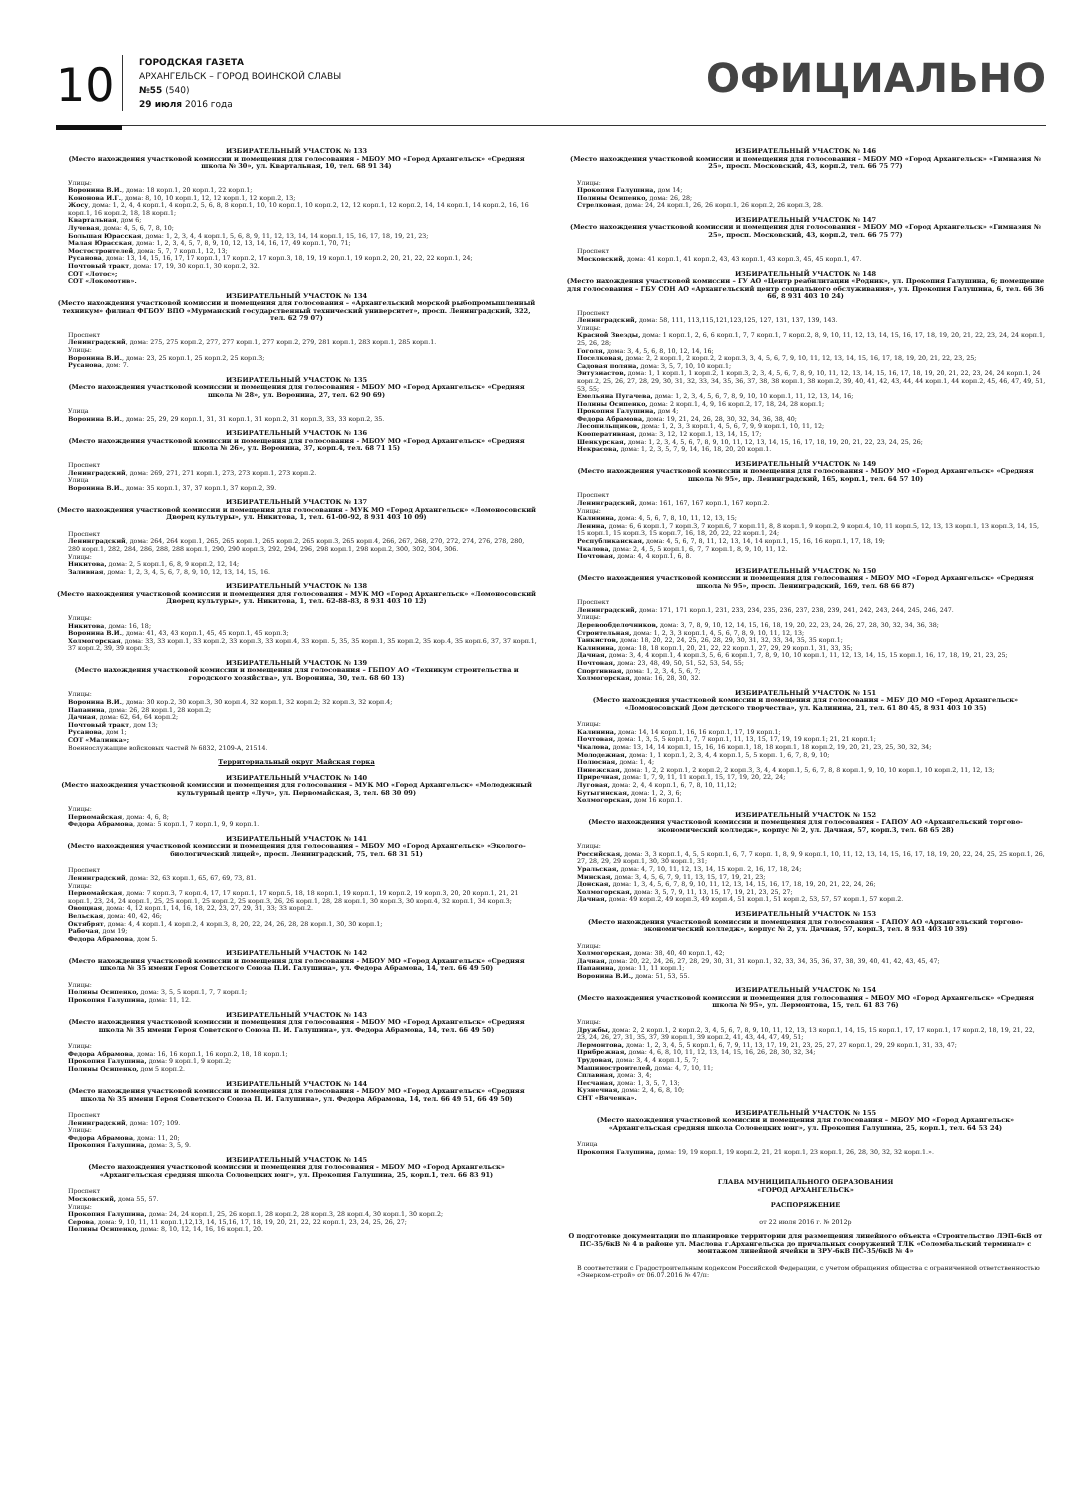10
ГОРОДСКАЯ ГАЗЕТА
АРХАНГЕЛЬСК – ГОРОД ВОИНСКОЙ СЛАВЫ
№55 (540)
29 июля 2016 года
ОФИЦИАЛЬНО
ИЗБИРАТЕЛЬНЫЙ УЧАСТОК № 133
(Место нахождения участковой комиссии и помещения для голосования - МБОУ МО «Город Архангельск» «Средняя школа № 30», ул. Квартальная, 10, тел. 68 91 34)
Улицы:
Воронина В.И., дома: 18 корп.1, 20 корп.1, 22 корп.1;
Кононова И.Г., дома: 8, 10, 10 корп.1, 12, 12 корп.1, 12 корп.2, 13;
Жосу, дома: 1, 2, 4, 4 корп.1, 4 корп.2, 5, 6, 8, 8 корп.1, 10, 10 корп.1, 10 корп.2, 12, 12 корп.1, 12 корп.2, 14, 14 корп.1, 14 корп.2, 16, 16 корп.1, 16 корп.2, 18, 18 корп.1;
Квартальная, дом 6;
Лучевая, дома: 4, 5, 6, 7, 8, 10;
Большая Юрасская, дома: 1, 2, 3, 4, 4 корп.1, 5, 6, 8, 9, 11, 12, 13, 14, 14 корп.1, 15, 16, 17, 18, 19, 21, 23;
Малая Юрасская, дома: 1, 2, 3, 4, 5, 7, 8, 9, 10, 12, 13, 14, 16, 17, 49 корп.1, 70, 71;
Мостостроителей, дома: 5, 7, 7 корп.1, 12, 13;
Русанова, дома: 13, 14, 15, 16, 17, 17 корп.1, 17 корп.2, 17 корп.3, 18, 19, 19 корп.1, 19 корп.2, 20, 21, 22, 22 корп.1, 24;
Почтовый тракт, дома: 17, 19, 30 корп.1, 30 корп.2, 32.
СОТ «Лотос»;
СОТ «Локомотив».
ИЗБИРАТЕЛЬНЫЙ УЧАСТОК № 134
(Место нахождения участковой комиссии и помещения для голосования – «Архангельский морской рыбопромышленный техникум» филиал ФГБОУ ВПО «Мурманский государственный технический университет», просп. Ленинградский, 322, тел. 62 79 07)
Проспект
Ленинградский, дома: 275, 275 корп.2, 277, 277 корп.1, 277 корп.2, 279, 281 корп.1, 283 корп.1, 285 корп.1.
Улицы:
Воронина В.И., дома: 23, 25 корп.1, 25 корп.2, 25 корп.3;
Русанова, дом: 7.
ИЗБИРАТЕЛЬНЫЙ УЧАСТОК № 135
(Место нахождения участковой комиссии и помещения для голосования - МБОУ МО «Город Архангельск» «Средняя школа № 28», ул. Воронина, 27, тел. 62 90 69)
Улица
Воронина В.И., дома: 25, 29, 29 корп.1, 31, 31 корп.1, 31 корп.2, 31 корп.3, 33, 33 корп.2, 35.
ИЗБИРАТЕЛЬНЫЙ УЧАСТОК № 136
(Место нахождения участковой комиссии и помещения для голосования - МБОУ МО «Город Архангельск» «Средняя школа № 26», ул. Воронина, 37, корп.4, тел. 68 71 15)
Проспект
Ленинградский, дома: 269, 271, 271 корп.1, 273, 273 корп.1, 273 корп.2.
Улица
Воронина В.И., дома: 35 корп.1, 37, 37 корп.1, 37 корп.2, 39.
ИЗБИРАТЕЛЬНЫЙ УЧАСТОК № 137
(Место нахождения участковой комиссии и помещения для голосования - МУК МО «Город Архангельск» «Ломоносовский Дворец культуры», ул. Никитова, 1, тел. 61-00-92, 8 931 403 10 09)
Проспект
Ленинградский, дома: 264, 264 корп.1, 265, 265 корп.1, 265 корп.2, 265 корп.3, 265 корп.4, 266, 267, 268, 270, 272, 274, 276, 278, 280, 280 корп.1, 282, 284, 286, 288, 288 корп.1, 290, 290 корп.3, 292, 294, 296, 298 корп.1, 298 корп.2, 300, 302, 304, 306.
Улицы:
Никитова, дома: 2, 5 корп.1, 6, 8, 9 корп.2, 12, 14;
Заливная, дома: 1, 2, 3, 4, 5, 6, 7, 8, 9, 10, 12, 13, 14, 15, 16.
ИЗБИРАТЕЛЬНЫЙ УЧАСТОК № 138
(Место нахождения участковой комиссии и помещения для голосования - МУК МО «Город Архангельск» «Ломоносовский Дворец культуры», ул. Никитова, 1, тел. 62-88-83, 8 931 403 10 12)
Улицы:
Никитова, дома: 16, 18;
Воронина В.И., дома: 41, 43, 43 корп.1, 45, 45 корп.1, 45 корп.3;
Холмогорская, дома: 33, 33 корп.1, 33 корп.2, 33 корп.3, 33 корп.4, 33 корп. 5, 35, 35 корп.1, 35 корп.2, 35 кор.4, 35 корп.6, 37, 37 корп.1, 37 корп.2, 39, 39 корп.3;
ИЗБИРАТЕЛЬНЫЙ УЧАСТОК № 139
(Место нахождения участковой комиссии и помещения для голосования – ГБПОУ АО «Техникум строительства и городского хозяйства», ул. Воронина, 30, тел. 68 60 13)
Улицы:
Воронина В.И., дома: 30 кор.2, 30 корп.3, 30 корп.4, 32 корп.1, 32 корп.2; 32 корп.3, 32 корп.4;
Папанина, дома: 26, 28 корп.1, 28 корп.2;
Дачная, дома: 62, 64, 64 корп.2;
Почтовый тракт, дом 13;
Русанова, дом 1;
СОТ «Малинка»;
Военнослужащие войсковых частей № 6832, 2109-А, 21514.
Территориальный округ Майская горка
ИЗБИРАТЕЛЬНЫЙ УЧАСТОК № 140
(Место нахождения участковой комиссии и помещения для голосования – МУК МО «Город Архангельск» «Молодежный культурный центр «Луч», ул. Первомайская, 3, тел. 68 30 09)
Улицы:
Первомайская, дома: 4, 6, 8;
Федора Абрамова, дома: 5 корп.1, 7 корп.1, 9, 9 корп.1.
ИЗБИРАТЕЛЬНЫЙ УЧАСТОК № 141
(Место нахождения участковой комиссии и помещения для голосования – МБОУ МО «Город Архангельск» «Эколого-биологический лицей», просп. Ленинградский, 75, тел. 68 31 51)
Проспект
Ленинградский, дома: 32, 63 корп.1, 65, 67, 69, 73, 81.
Улицы:
Первомайская, дома: 7 корп.3, 7 корп.4, 17, 17 корп.1, 17 корп.5, 18, 18 корп.1, 19 корп.1, 19 корп.2, 19 корп.3, 20, 20 корп.1, 21, 21 корп.1, 23, 24, 24 корп.1, 25, 25 корп.1, 25 корп.2, 25 корп.3, 26, 26 корп.1, 28, 28 корп.1, 30 корп.3, 30 корп.4, 32 корп.1, 34 корп.3;
Овощная, дома: 4, 12 корп.1, 14, 16, 18, 22, 23, 27, 29, 31, 33; 33 корп.2.
Вельская, дома: 40, 42, 46;
Октябрят, дома: 4, 4 корп.1, 4 корп.2, 4 корп.3, 8, 20, 22, 24, 26, 28, 28 корп.1, 30, 30 корп.1;
Рабочая, дом 19;
Федора Абрамова, дом 5.
ИЗБИРАТЕЛЬНЫЙ УЧАСТОК № 142
(Место нахождения участковой комиссии и помещения для голосования - МБОУ МО «Город Архангельск» «Средняя школа № 35 имени Героя Советского Союза П.И. Галушина», ул. Федора Абрамова, 14, тел. 66 49 50)
Улицы:
Полины Осипенко, дома: 3, 5, 5 корп.1, 7, 7 корп.1;
Прокопия Галушина, дома: 11, 12.
ИЗБИРАТЕЛЬНЫЙ УЧАСТОК № 143
(Место нахождения участковой комиссии и помещения для голосования - МБОУ МО «Город Архангельск» «Средняя школа № 35 имени Героя Советского Союза П. И. Галушина», ул. Федора Абрамова, 14, тел. 66 49 50)
Улицы:
Федора Абрамова, дома: 16, 16 корп.1, 16 корп.2, 18, 18 корп.1;
Прокопия Галушина, дома: 9 корп.1, 9 корп.2;
Полины Осипенко, дом 5 корп.2.
ИЗБИРАТЕЛЬНЫЙ УЧАСТОК № 144
(Место нахождения участковой комиссии и помещения для голосования - МБОУ МО «Город Архангельск» «Средняя школа № 35 имени Героя Советского Союза П. И. Галушина», ул. Федора Абрамова, 14, тел. 66 49 51, 66 49 50)
Проспект
Ленинградский, дома: 107; 109.
Улицы:
Федора Абрамова, дома: 11, 20;
Прокопия Галушина, дома: 3, 5, 9.
ИЗБИРАТЕЛЬНЫЙ УЧАСТОК № 145
(Место нахождения участковой комиссии и помещения для голосования - МБОУ МО «Город Архангельск» «Архангельская средняя школа Соловецких юнг», ул. Прокопия Галушина, 25, корп.1, тел. 66 83 91)
Проспект
Московский, дома 55, 57.
Улицы:
Прокопия Галушина, дома: 24, 24 корп.1, 25, 26 корп.1, 28 корп.2, 28 корп.3, 28 корп.4, 30 корп.1, 30 корп.2;
Серова, дома: 9, 10, 11, 11 корп.1,12,13, 14, 15,16, 17, 18, 19, 20, 21, 22, 22 корп.1, 23, 24, 25, 26, 27;
Полины Осипенко, дома: 8, 10, 12, 14, 16, 16 корп.1, 20.
ИЗБИРАТЕЛЬНЫЙ УЧАСТОК № 146
(Место нахождения участковой комиссии и помещения для голосования - МБОУ МО «Город Архангельск» «Гимназия № 25», просп. Московский, 43, корп.2, тел. 66 75 77)
Улицы:
Прокопия Галушина, дом 14;
Полины Осипенко, дома: 26, 28;
Стрелковая, дома: 24, 24 корп.1, 26, 26 корп.1, 26 корп.2, 26 корп.3, 28.
ИЗБИРАТЕЛЬНЫЙ УЧАСТОК № 147
(Место нахождения участковой комиссии и помещения для голосования - МБОУ МО «Город Архангельск» «Гимназия № 25», просп. Московский, 43, корп.2, тел. 66 75 77)
Проспект
Московский, дома: 41 корп.1, 41 корп.2, 43, 43 корп.1, 43 корп.3, 45, 45 корп.1, 47.
ИЗБИРАТЕЛЬНЫЙ УЧАСТОК № 148
(Место нахождения участковой комиссии – ГУ АО «Центр реабилитации «Родник», ул. Прокопия Галушина, 6; помещение для голосования – ГБУ СОН АО «Архангельский центр социального обслуживания», ул. Прокопия Галушина, 6, тел. 66 36 66, 8 931 403 10 24)
Проспект
Ленинградский, дома: 58, 111, 113,115,121,123,125, 127, 131, 137, 139, 143.
Улицы:
Красной Звезды, дома: 1 корп.1, 2, 6, 6 корп.1, 7, 7 корп.1, 7 корп.2, 8, 9, 10, 11, 12, 13, 14, 15, 16, 17, 18, 19, 20, 21, 22, 23, 24, 24 корп.1, 25, 26, 28;
Гоголя, дома: 3, 4, 5, 6, 8, 10, 12, 14, 16;
Поселковая, дома: 2, 2 корп.1, 2 корп.2, 2 корп.3, 3, 4, 5, 6, 7, 9, 10, 11, 12, 13, 14, 15, 16, 17, 18, 19, 20, 21, 22, 23, 25;
Садовая поляна, дома: 3, 5, 7, 10, 10 корп.1;
Энтузиастов, дома: 1, 1 корп.1, 1 корп.2, 1 корп.3, 2, 3, 4, 5, 6, 7, 8, 9, 10, 11, 12, 13, 14, 15, 16, 17, 18, 19, 20, 21, 22, 23, 24, 24 корп.1, 24 корп.2, 25, 26, 27, 28, 29, 30, 31, 32, 33, 34, 35, 36, 37, 38, 38 корп.1, 38 корп.2, 39, 40, 41, 42, 43, 44, 44 корп.1, 44 корп.2, 45, 46, 47, 49, 51, 53, 55;
Емельяна Пугачева, дома: 1, 2, 3, 4, 5, 6, 7, 8, 9, 10, 10 корп.1, 11, 12, 13, 14, 16;
Полины Осипенко, дома: 2 корп.1, 4, 9, 16 корп.2, 17, 18, 24, 28 корп.1;
Прокопия Галушина, дом 4;
Федора Абрамова, дома: 19, 21, 24, 26, 28, 30, 32, 34, 36, 38, 40;
Лесопильщиков, дома: 1, 2, 3, 3 корп.1, 4, 5, 6, 7, 9, 9 корп.1, 10, 11, 12;
Кооперативная, дома: 3, 12, 12 корп.1, 13, 14, 15, 17;
Шенкурская, дома: 1, 2, 3, 4, 5, 6, 7, 8, 9, 10, 11, 12, 13, 14, 15, 16, 17, 18, 19, 20, 21, 22, 23, 24, 25, 26;
Некрасова, дома: 1, 2, 3, 5, 7, 9, 14, 16, 18, 20, 20 корп.1.
ИЗБИРАТЕЛЬНЫЙ УЧАСТОК № 149
(Место нахождения участковой комиссии и помещения для голосования - МБОУ МО «Город Архангельск» «Средняя школа № 95», пр. Ленинградский, 165, корп.1, тел. 64 57 10)
Проспект
Ленинградский, дома: 161, 167, 167 корп.1, 167 корп.2.
Улицы:
Калинина, дома: 4, 5, 6, 7, 8, 10, 11, 12, 13, 15;
Ленина, дома: 6, 6 корп.1, 7 корп.3, 7 корп.6, 7 корп.11, 8, 8 корп.1, 9 корп.2, 9 корп.4, 10, 11 корп.5, 12, 13, 13 корп.1, 13 корп.3, 14, 15, 15 корп.1, 15 корп.3, 15 корп.7, 16, 18, 20, 22, 22 корп.1, 24;
Республиканская, дома: 4, 5, 6, 7, 8, 11, 12, 13, 14, 14 корп.1, 15, 16, 16 корп.1, 17, 18, 19;
Чкалова, дома: 2, 4, 5, 5 корп.1, 6, 7, 7 корп.1, 8, 9, 10, 11, 12.
Почтовая, дома: 4, 4 корп.1, 6, 8.
ИЗБИРАТЕЛЬНЫЙ УЧАСТОК № 150
(Место нахождения участковой комиссии и помещения для голосования - МБОУ МО «Город Архангельск» «Средняя школа № 95», просп. Ленинградский, 169, тел. 68 66 87)
Проспект
Ленинградский, дома: 171, 171 корп.1, 231, 233, 234, 235, 236, 237, 238, 239, 241, 242, 243, 244, 245, 246, 247.
Улицы:
Деревообделочников, дома: 3, 7, 8, 9, 10, 12, 14, 15, 16, 18, 19, 20, 22, 23, 24, 26, 27, 28, 30, 32, 34, 36, 38;
Строительная, дома: 1, 2, 3, 3 корп.1, 4, 5, 6, 7, 8, 9, 10, 11, 12, 13;
Танкистов, дома: 18, 20, 22, 24, 25, 26, 28, 29, 30, 31, 32, 33, 34, 35, 35 корп.1;
Калинина, дома: 18, 18 корп.1, 20, 21, 22, 22 корп.1, 27, 29, 29 корп.1, 31, 33, 35;
Дачная, дома: 3, 4, 4 корп.1, 4 корп.3, 5, 6, 6 корп.1, 7, 8, 9, 10, 10 корп.1, 11, 12, 13, 14, 15, 15 корп.1, 16, 17, 18, 19, 21, 23, 25;
Почтовая, дома: 23, 48, 49, 50, 51, 52, 53, 54, 55;
Спортивная, дома: 1, 2, 3, 4, 5, 6, 7;
Холмогорская, дома: 16, 28, 30, 32.
ИЗБИРАТЕЛЬНЫЙ УЧАСТОК № 151
(Место нахождения участковой комиссии и помещения для голосования – МБУ ДО МО «Город Архангельск» «Ломоносовский Дом детского творчества», ул. Калинина, 21, тел. 61 80 45, 8 931 403 10 35)
Улицы:
Калинина, дома: 14, 14 корп.1, 16, 16 корп.1, 17, 19 корп.1;
Почтовая, дома: 1, 3, 5, 5 корп.1, 7, 7 корп.1, 11, 13, 15, 17, 19, 19 корп.1; 21, 21 корп.1;
Чкалова, дома: 13, 14, 14 корп.1, 15, 16, 16 корп.1, 18, 18 корп.1, 18 корп.2, 19, 20, 21, 23, 25, 30, 32, 34;
Молодежная, дома: 1, 1 корп.1, 2, 3, 4, 4 корп.1, 5, 5 корп. 1, 6, 7, 8, 9, 10;
Полюсная, дома: 1, 4;
Пинежская, дома: 1, 2, 2 корп.1, 2 корп.2, 2 корп.3, 3, 4, 4 корп.1, 5, 6, 7, 8, 8 корп.1, 9, 10, 10 корп.1, 10 корп.2, 11, 12, 13;
Приречная, дома: 1, 7, 9, 11, 11 корп.1, 15, 17, 19, 20, 22, 24;
Луговая, дома: 2, 4, 4 корп.1, 6, 7, 8, 10, 11,12;
Бутыгинская, дома: 1, 2, 3, 6;
Холмогорская, дом 16 корп.1.
ИЗБИРАТЕЛЬНЫЙ УЧАСТОК № 152
(Место нахождения участковой комиссии и помещения для голосования - ГАПОУ АО «Архангельский торгово-экономический колледж», корпус № 2, ул. Дачная, 57, корп.3, тел. 68 65 28)
Улицы:
Российская, дома: 3, 3 корп.1, 4, 5, 5 корп.1, 6, 7, 7 корп. 1, 8, 9, 9 корп.1, 10, 11, 12, 13, 14, 15, 16, 17, 18, 19, 20, 22, 24, 25, 25 корп.1, 26, 27, 28, 29, 29 корп.1, 30, 30 корп.1, 31;
Уральская, дома: 4, 7, 10, 11, 12, 13, 14, 15 корп. 2, 16, 17, 18, 24;
Минская, дома: 3, 4, 5, 6, 7, 9, 11, 13, 15, 17, 19, 21, 23;
Донская, дома: 1, 3, 4, 5, 6, 7, 8, 9, 10, 11, 12, 13, 14, 15, 16, 17, 18, 19, 20, 21, 22, 24, 26;
Холмогорская, дома: 3, 5, 7, 9, 11, 13, 15, 17, 19, 21, 23, 25, 27;
Дачная, дома: 49 корп.2, 49 корп.3, 49 корп.4, 51 корп.1, 51 корп.2, 53, 57, 57 корп.1, 57 корп.2.
ИЗБИРАТЕЛЬНЫЙ УЧАСТОК № 153
(Место нахождения участковой комиссии и помещения для голосования – ГАПОУ АО «Архангельский торгово-экономический колледж», корпус № 2, ул. Дачная, 57, корп.3, тел. 8 931 403 10 39)
Улицы:
Холмогорская, дома: 38, 40, 40 корп.1, 42;
Дачная, дома: 20, 22, 24, 26, 27, 28, 29, 30, 31, 31 корп.1, 32, 33, 34, 35, 36, 37, 38, 39, 40, 41, 42, 43, 45, 47;
Папанина, дома: 11, 11 корп.1;
Воронина В.И., дома: 51, 53, 55.
ИЗБИРАТЕЛЬНЫЙ УЧАСТОК № 154
(Место нахождения участковой комиссии и помещения для голосования – МБОУ МО «Город Архангельск» «Средняя школа № 95», ул. Лермонтова, 15, тел. 61 83 76)
Улицы:
Дружбы, дома: 2, 2 корп.1, 2 корп.2, 3, 4, 5, 6, 7, 8, 9, 10, 11, 12, 13, 13 корп.1, 14, 15, 15 корп.1, 17, 17 корп.1, 17 корп.2, 18, 19, 21, 22, 23, 24, 26, 27, 31, 35, 37, 39 корп.1, 39 корп.2, 41, 43, 44, 47, 49, 51;
Лермонтова, дома: 1, 2, 3, 4, 5, 5 корп.1, 6, 7, 9, 11, 13, 17, 19, 21, 23, 25, 27, 27 корп.1, 29, 29 корп.1, 31, 33, 47;
Прибрежная, дома: 4, 6, 8, 10, 11, 12, 13, 14, 15, 16, 26, 28, 30, 32, 34;
Трудовая, дома: 3, 4, 4 корп.1, 5, 7;
Машиностроителей, дома: 4, 7, 10, 11;
Сплавная, дома: 3, 4;
Песчаная, дома: 1, 3, 5, 7, 13;
Кузнечная, дома: 2, 4, 6, 8, 10;
СНТ «Виченка».
ИЗБИРАТЕЛЬНЫЙ УЧАСТОК № 155
(Место нахождения участковой комиссии и помещения для голосования – МБОУ МО «Город Архангельск» «Архангельская средняя школа Соловецких юнг», ул. Прокопия Галушина, 25, корп.1, тел. 64 53 24)
Улица
Прокопия Галушина, дома: 19, 19 корп.1, 19 корп.2, 21, 21 корп.1, 23 корп.1, 26, 28, 30, 32, 32 корп.1.».
ГЛАВА МУНИЦИПАЛЬНОГО ОБРАЗОВАНИЯ
«ГОРОД АРХАНГЕЛЬСК»
РАСПОРЯЖЕНИЕ
от 22 июля 2016 г. № 2012р
О подготовке документации по планировке территории для размещения линейного объекта «Строительство ЛЭП-6кВ от ПС-35/6кВ № 4 в районе ул. Маслова г.Архангельска до причальных сооружений ТЛК «Соломбальский терминал» с монтажом линейной ячейки в ЗРУ-6кВ ПС-35/6кВ № 4»
В соответствии с Градостроительным кодексом Российской Федерации, с учетом обращения общества с ограниченной ответственностью «Энерком-строй» от 06.07.2016 № 47/п: